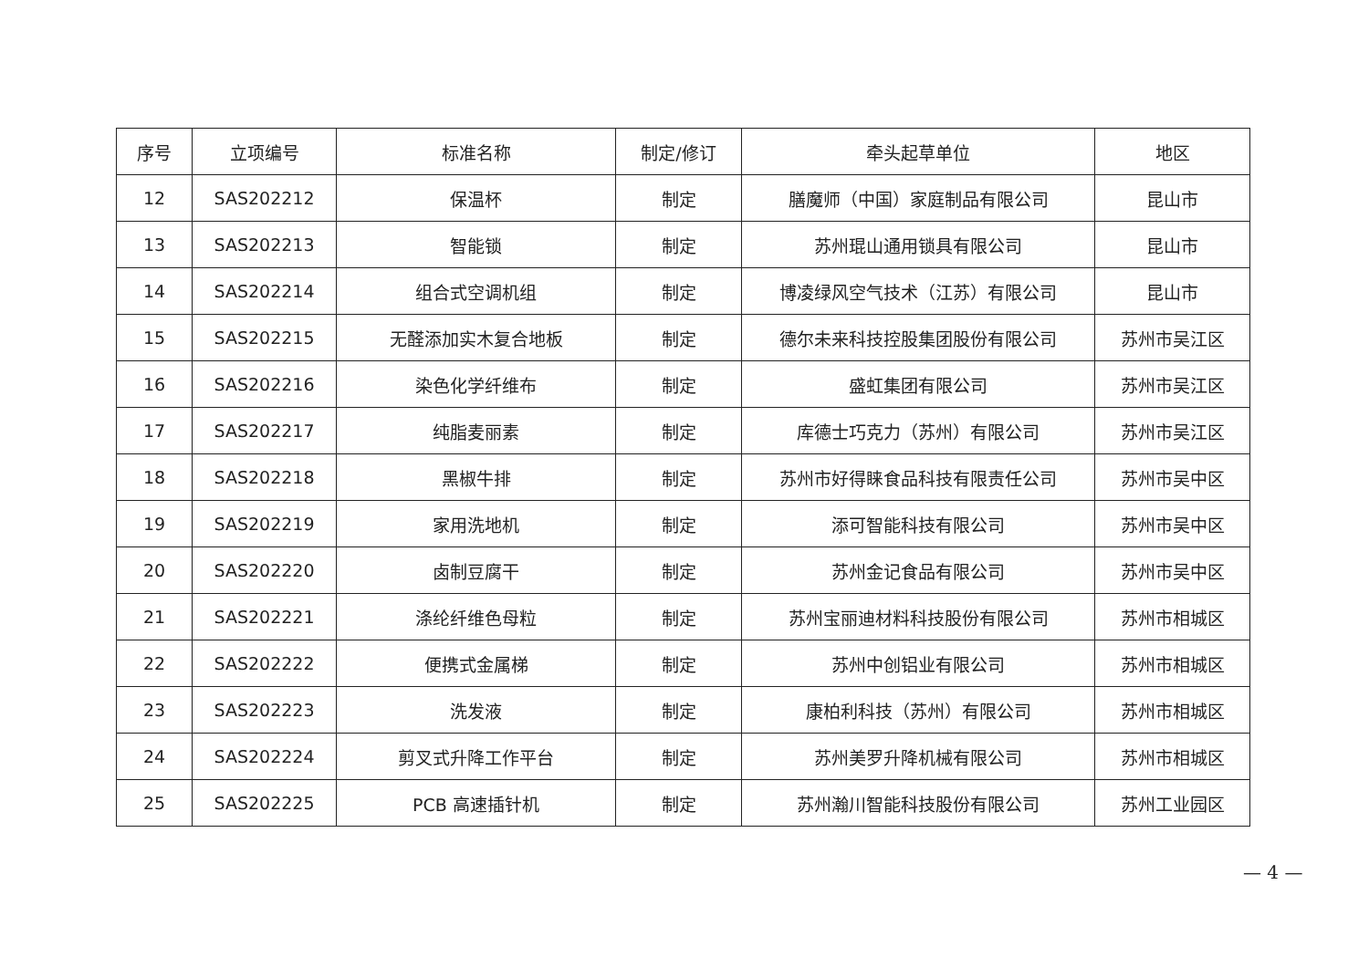| 序号 | 立项编号 | 标准名称 | 制定/修订 | 牵头起草单位 | 地区 |
| --- | --- | --- | --- | --- | --- |
| 12 | SAS202212 | 保温杯 | 制定 | 膳魔师（中国）家庭制品有限公司 | 昆山市 |
| 13 | SAS202213 | 智能锁 | 制定 | 苏州琨山通用锁具有限公司 | 昆山市 |
| 14 | SAS202214 | 组合式空调机组 | 制定 | 博凌绿风空气技术（江苏）有限公司 | 昆山市 |
| 15 | SAS202215 | 无醛添加实木复合地板 | 制定 | 德尔未来科技控股集团股份有限公司 | 苏州市吴江区 |
| 16 | SAS202216 | 染色化学纤维布 | 制定 | 盛虹集团有限公司 | 苏州市吴江区 |
| 17 | SAS202217 | 纯脂麦丽素 | 制定 | 库德士巧克力（苏州）有限公司 | 苏州市吴江区 |
| 18 | SAS202218 | 黑椒牛排 | 制定 | 苏州市好得睐食品科技有限责任公司 | 苏州市吴中区 |
| 19 | SAS202219 | 家用洗地机 | 制定 | 添可智能科技有限公司 | 苏州市吴中区 |
| 20 | SAS202220 | 卤制豆腐干 | 制定 | 苏州金记食品有限公司 | 苏州市吴中区 |
| 21 | SAS202221 | 涤纶纤维色母粒 | 制定 | 苏州宝丽迪材料科技股份有限公司 | 苏州市相城区 |
| 22 | SAS202222 | 便携式金属梯 | 制定 | 苏州中创铝业有限公司 | 苏州市相城区 |
| 23 | SAS202223 | 洗发液 | 制定 | 康柏利科技（苏州）有限公司 | 苏州市相城区 |
| 24 | SAS202224 | 剪叉式升降工作平台 | 制定 | 苏州美罗升降机械有限公司 | 苏州市相城区 |
| 25 | SAS202225 | PCB 高速插针机 | 制定 | 苏州瀚川智能科技股份有限公司 | 苏州工业园区 |
— 4 —